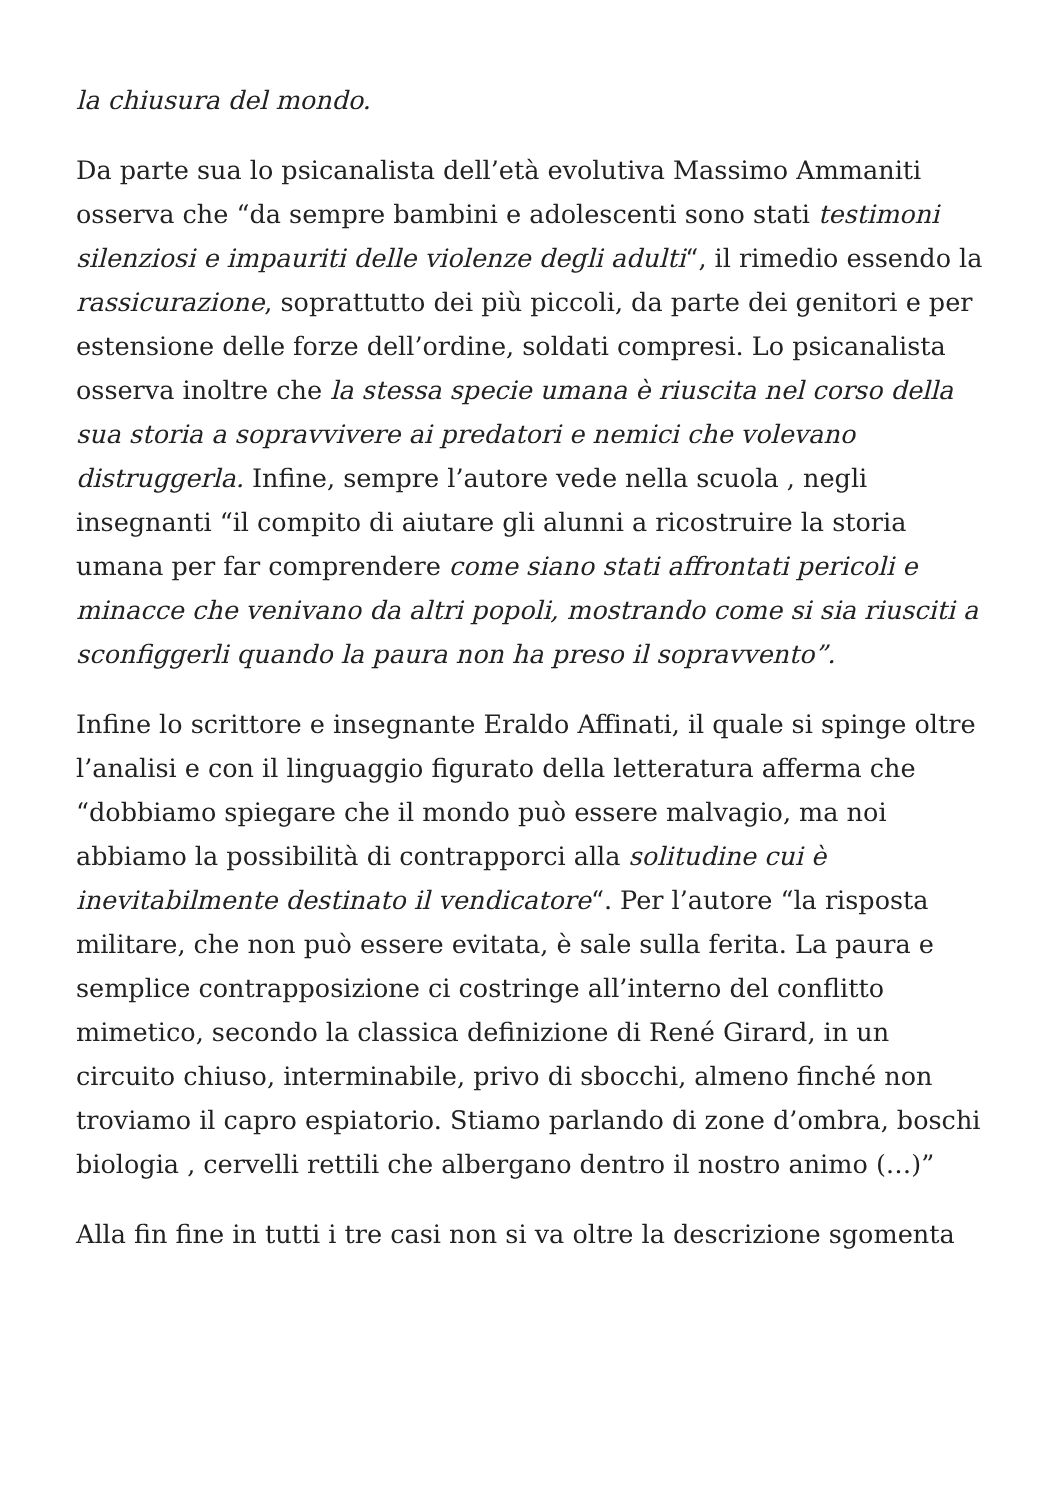la chiusura del mondo.
Da parte sua lo psicanalista dell’età evolutiva Massimo Ammaniti osserva che “da sempre bambini e adolescenti sono stati testimoni silenziosi e impauriti delle violenze degli adulti“, il rimedio essendo la rassicurazione, soprattutto dei più piccoli, da parte dei genitori e per estensione delle forze dell’ordine, soldati compresi. Lo psicanalista osserva inoltre che la stessa specie umana è riuscita nel corso della sua storia a sopravvivere ai predatori e nemici che volevano distruggerla. Infine, sempre l’autore vede nella scuola , negli insegnanti “il compito di aiutare gli alunni a ricostruire la storia umana per far comprendere come siano stati affrontati pericoli e minacce che venivano da altri popoli, mostrando come si sia riusciti a sconfiggerli quando la paura non ha preso il sopravvento”.
Infine lo scrittore e insegnante Eraldo Affinati, il quale si spinge oltre l’analisi e con il linguaggio figurato della letteratura afferma che “dobbiamo spiegare che il mondo può essere malvagio, ma noi abbiamo la possibilità di contrapporci alla solitudine cui è inevitabilmente destinato il vendicatore“. Per l’autore “la risposta militare, che non può essere evitata, è sale sulla ferita. La paura e semplice contrapposizione ci costringe all’interno del conflitto mimetico, secondo la classica definizione di René Girard, in un circuito chiuso, interminabile, privo di sbocchi, almeno finché non troviamo il capro espiatorio. Stiamo parlando di zone d’ombra, boschi biologia , cervelli rettili che albergano dentro il nostro animo (…)”
Alla fin fine in tutti i tre casi non si va oltre la descrizione sgomenta